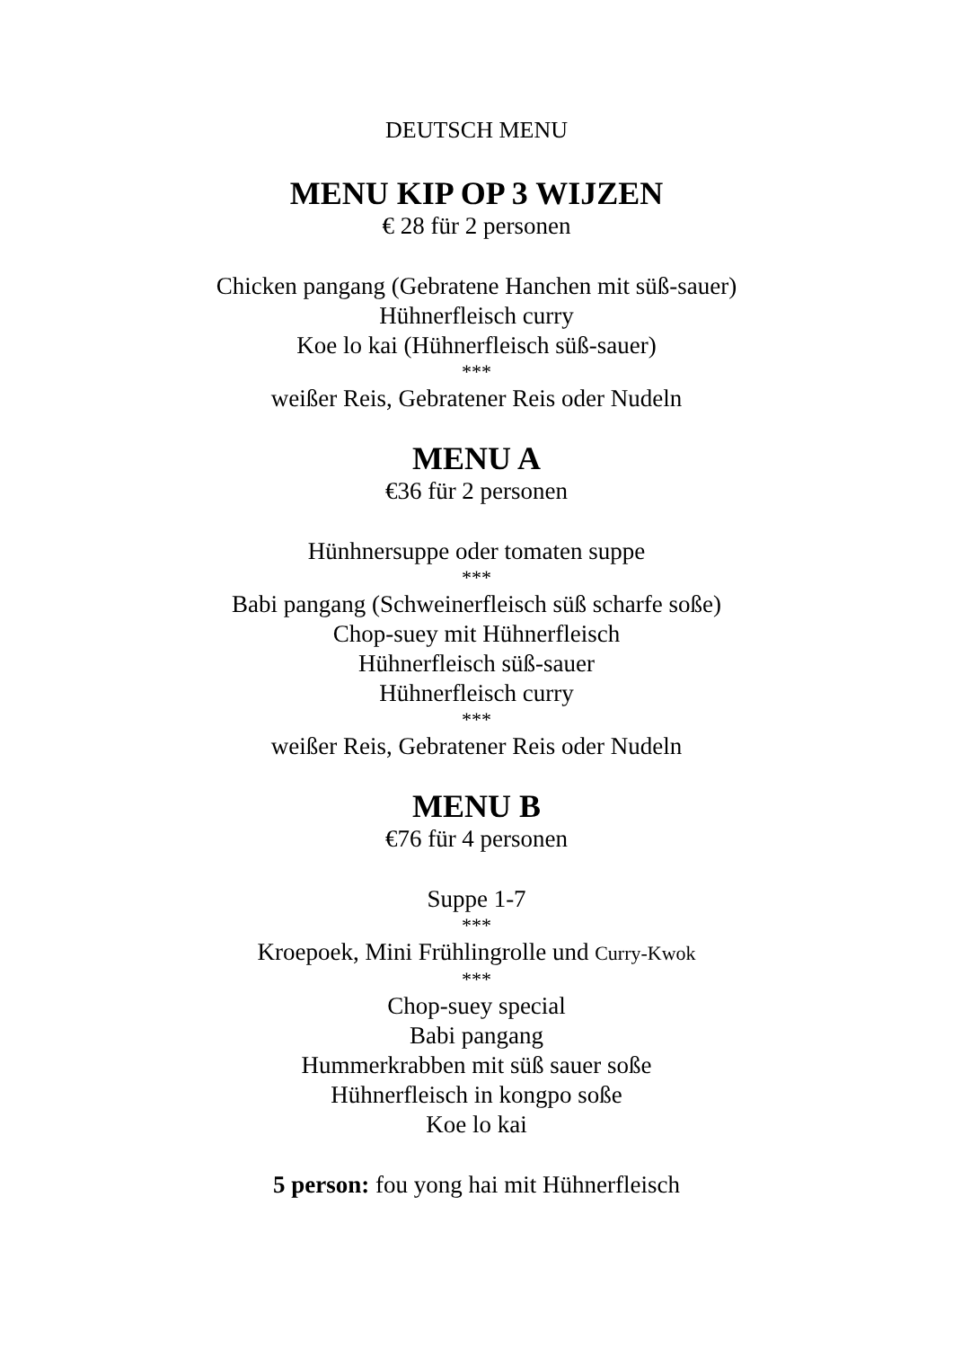DEUTSCH MENU
MENU KIP OP 3 WIJZEN
€ 28 für 2 personen
Chicken pangang (Gebratene Hanchen mit süß-sauer)
Hühnerfleisch curry
Koe lo kai (Hühnerfleisch süß-sauer)
***
weißer Reis, Gebratener Reis oder Nudeln
MENU A
€36 für 2 personen
Hünhnersuppe oder tomaten suppe
***
Babi pangang (Schweinerfleisch süß scharfe soße)
Chop-suey mit Hühnerfleisch
Hühnerfleisch süß-sauer
Hühnerfleisch curry
***
weißer Reis, Gebratener Reis oder Nudeln
MENU B
€76 für 4 personen
Suppe 1-7
***
Kroepoek, Mini Frühlingrolle und Curry-Kwok
***
Chop-suey special
Babi pangang
Hummerkrabben mit süß sauer soße
Hühnerfleisch in kongpo soße
Koe lo kai
5 person: fou yong hai mit Hühnerfleisch